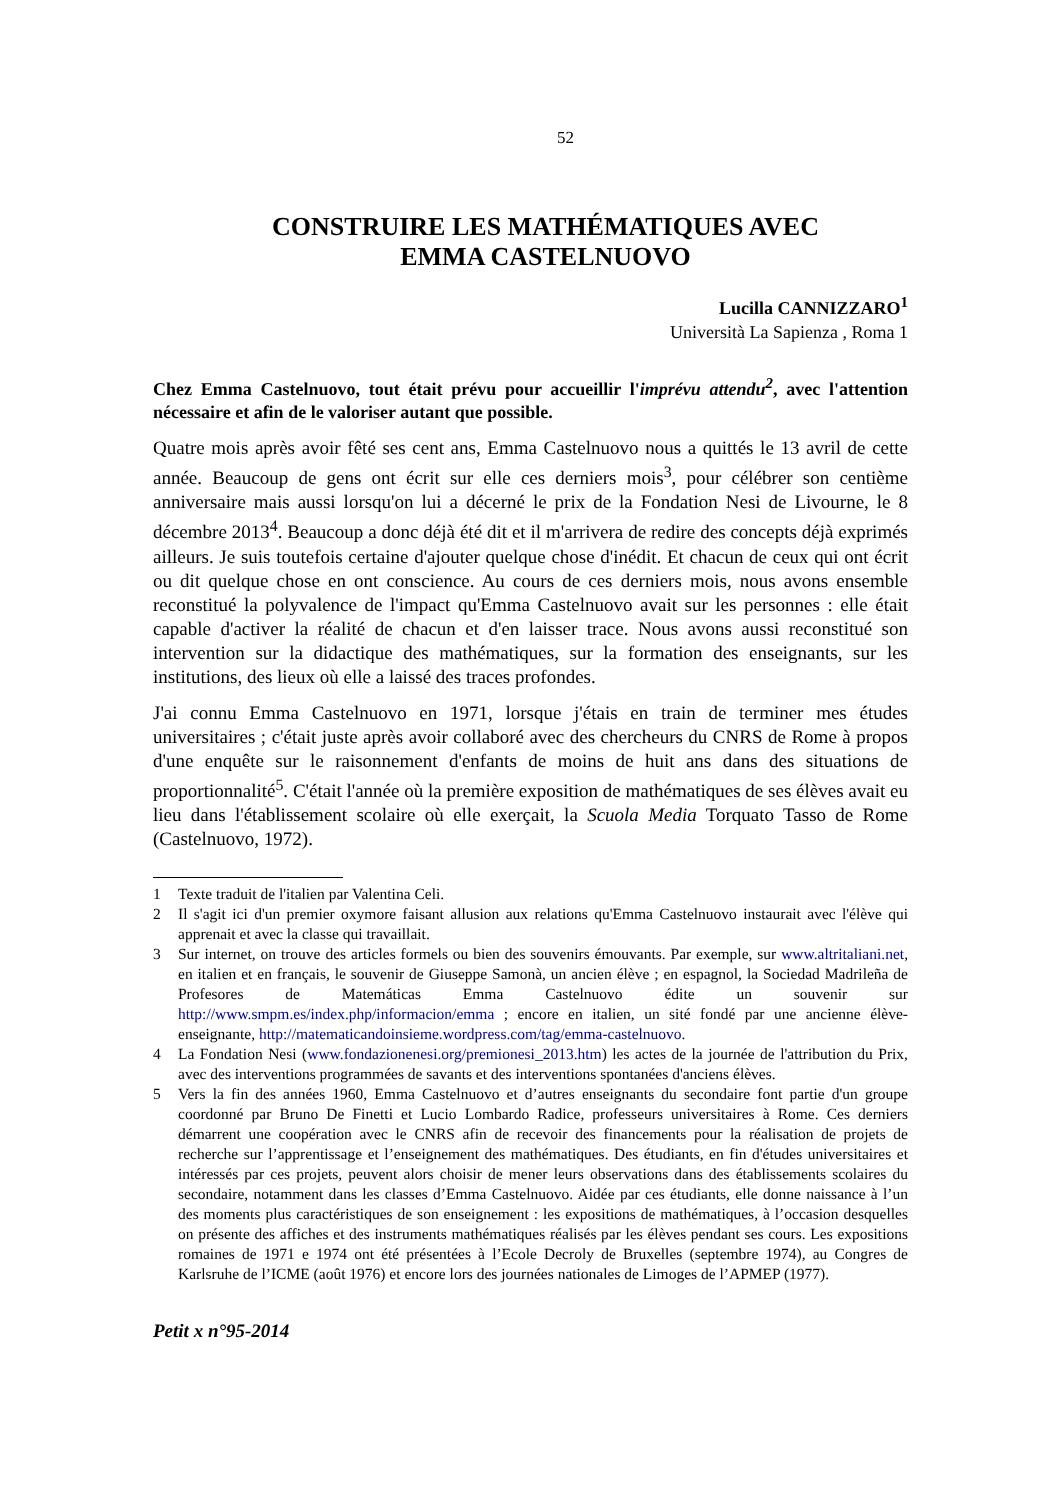52
CONSTRUIRE LES MATHÉMATIQUES AVEC
EMMA CASTELNUOVO
Lucilla CANNIZZARO<sup>1</sup>
Università La Sapienza , Roma 1
Chez Emma Castelnuovo, tout était prévu pour accueillir l'imprévu attendu<sup>2</sup>, avec l'attention nécessaire et afin de le valoriser autant que possible.
Quatre mois après avoir fêté ses cent ans, Emma Castelnuovo nous a quittés le 13 avril de cette année. Beaucoup de gens ont écrit sur elle ces derniers mois<sup>3</sup>, pour célébrer son centième anniversaire mais aussi lorsqu'on lui a décerné le prix de la Fondation Nesi de Livourne, le 8 décembre 2013<sup>4</sup>. Beaucoup a donc déjà été dit et il m'arrivera de redire des concepts déjà exprimés ailleurs. Je suis toutefois certaine d'ajouter quelque chose d'inédit. Et chacun de ceux qui ont écrit ou dit quelque chose en ont conscience. Au cours de ces derniers mois, nous avons ensemble reconstitué la polyvalence de l'impact qu'Emma Castelnuovo avait sur les personnes : elle était capable d'activer la réalité de chacun et d'en laisser trace. Nous avons aussi reconstitué son intervention sur la didactique des mathématiques, sur la formation des enseignants, sur les institutions, des lieux où elle a laissé des traces profondes.
J'ai connu Emma Castelnuovo en 1971, lorsque j'étais en train de terminer mes études universitaires ; c'était juste après avoir collaboré avec des chercheurs du CNRS de Rome à propos d'une enquête sur le raisonnement d'enfants de moins de huit ans dans des situations de proportionnalité<sup>5</sup>. C'était l'année où la première exposition de mathématiques de ses élèves avait eu lieu dans l'établissement scolaire où elle exerçait, la Scuola Media Torquato Tasso de Rome (Castelnuovo, 1972).
1 Texte traduit de l'italien par Valentina Celi.
2 Il s'agit ici d'un premier oxymore faisant allusion aux relations qu'Emma Castelnuovo instaurait avec l'élève qui apprenait et avec la classe qui travaillait.
3 Sur internet, on trouve des articles formels ou bien des souvenirs émouvants. Par exemple, sur www.altritaliani.net, en italien et en français, le souvenir de Giuseppe Samonà, un ancien élève ; en espagnol, la Sociedad Madrileña de Profesores de Matemáticas Emma Castelnuovo édite un souvenir sur http://www.smpm.es/index.php/informacion/emma ; encore en italien, un sité fondé par une ancienne élève-enseignante, http://matematicandoinsieme.wordpress.com/tag/emma-castelnuovo.
4 La Fondation Nesi (www.fondazionenesi.org/premionesi_2013.htm) les actes de la journée de l'attribution du Prix, avec des interventions programmées de savants et des interventions spontanées d'anciens élèves.
5 Vers la fin des années 1960, Emma Castelnuovo et d’autres enseignants du secondaire font partie d'un groupe coordonné par Bruno De Finetti et Lucio Lombardo Radice, professeurs universitaires à Rome. Ces derniers démarrent une coopération avec le CNRS afin de recevoir des financements pour la réalisation de projets de recherche sur l’apprentissage et l’enseignement des mathématiques. Des étudiants, en fin d'études universitaires et intéressés par ces projets, peuvent alors choisir de mener leurs observations dans des établissements scolaires du secondaire, notamment dans les classes d’Emma Castelnuovo. Aidée par ces étudiants, elle donne naissance à l’un des moments plus caractéristiques de son enseignement : les expositions de mathématiques, à l’occasion desquelles on présente des affiches et des instruments mathématiques réalisés par les élèves pendant ses cours. Les expositions romaines de 1971 e 1974 ont été présentées à l’Ecole Decroly de Bruxelles (septembre 1974), au Congres de Karlsruhe de l’ICME (août 1976) et encore lors des journées nationales de Limoges de l’APMEP (1977).
Petit x n°95-2014